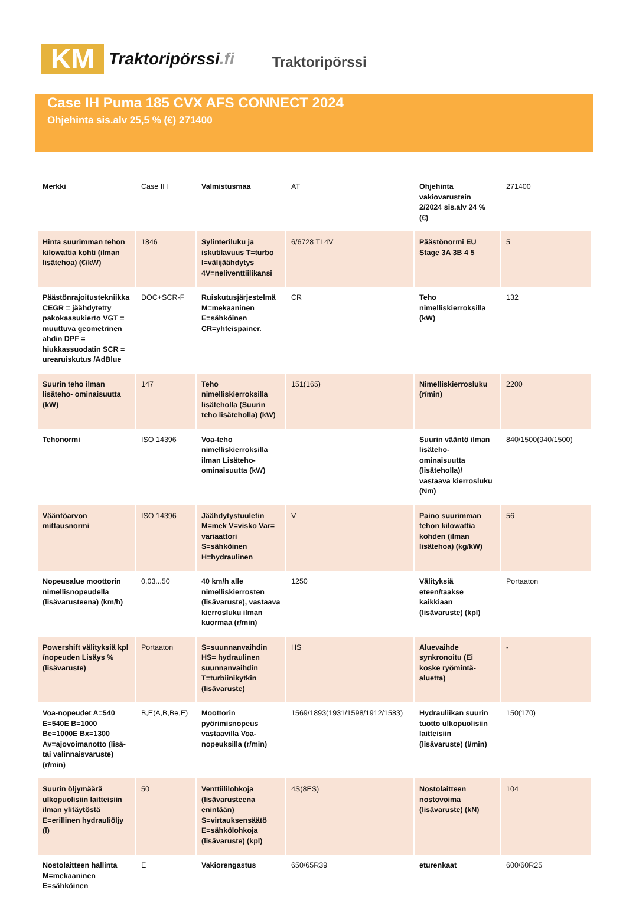KM
Traktoripörssi.fi
Traktoripörssi
Case IH Puma 185 CVX AFS CONNECT 2024
Ohjehinta sis.alv 25,5 % (€) 271400
| Merkki | Case IH | Valmistusmaa | AT | Ohjehinta vakiovarustein 2/2024 sis.alv 24 % (€) | 271400 |
| Hinta suurimman tehon kilowattia kohti (ilman lisätehoa) (€/kW) | 1846 | Sylinteriluku ja iskutilavuus T=turbo I=välijäähdytys 4V=neliventtiilikansi | 6/6728 TI 4V | Päästönormi EU Stage 3A 3B 4 5 | 5 |
| Päästönrajoitustekniikka CEGR = jäähdytetty pakokaasukierto VGT = muuttuva geometrinen ahdin DPF = hiukkassuodatin SCR = urearuiskutus /AdBlue | DOC+SCR-F | Ruiskutusjärjestelmä M=mekaaninen E=sähköinen CR=yhteispainer. | CR | Teho nimelliskierroksilla (kW) | 132 |
| Suurin teho ilman lisäteho- ominaisuutta (kW) | 147 | Teho nimelliskierroksilla lisäteholla (Suurin teho lisäteholla) (kW) | 151(165) | Nimelliskierrosluku (r/min) | 2200 |
| Tehonormi | ISO 14396 | Voa-teho nimelliskierroksilla ilman Lisäteho-ominaisuutta (kW) | | Suurin vääntö ilman lisäteho-ominaisuutta (lisäteholla)/ vastaava kierrosluku (Nm) | 840/1500(940/1500) |
| Vääntöarvon mittausnormi | ISO 14396 | Jäähdytystuuletin M=mek V=visko Var= variaattori S=sähköinen H=hydraulinen | V | Paino suurimman tehon kilowattia kohden (ilman lisätehoa) (kg/kW) | 56 |
| Nopeusalue moottorin nimellisnopeudella (lisävarusteena) (km/h) | 0,03...50 | 40 km/h alle nimelliskierrosten (lisävaruste), vastaava kierrosluku ilman kuormaa (r/min) | 1250 | Välityksiä eteen/taakse kaikkiaan (lisävaruste) (kpl) | Portaaton |
| Powershift välityksiä kpl /nopeuden Lisäys % (lisävaruste) | Portaaton | S=suunnanvaihdin HS= hydraulinen suunnanvaihdin T=turbiinikytkin (lisävaruste) | HS | Aluevaihde synkronoitu (Ei koske ryömintä- aluetta) | - |
| Voa-nopeudet A=540 E=540E B=1000 Be=1000E Bx=1300 Av=ajovoimanotto (lisä- tai valinnaisvaruste) (r/min) | B,E(A,B,Be,E) | Moottorin pyörimisnopeus vastaavilla Voa-nopeuksilla (r/min) | 1569/1893(1931/1598/1912/1583) | Hydrauliikan suurin tuotto ulkopuolisiin laitteisiin (lisävaruste) (l/min) | 150(170) |
| Suurin öljymäärä ulkopuolisiin laitteisiin ilman ylitäytöstä E=erillinen hydrauliöljy (l) | 50 | Venttiililohkoja (lisävarusteena enintään) S=virtauksensäätö E=sähkölohkoja (lisävaruste) (kpl) | 4S(8ES) | Nostolaitteen nostovoima (lisävaruste) (kN) | 104 |
| Nostolaitteen hallinta M=mekaaninen E=sähköinen | E | Vakiorengastus | 650/65R39 | eturenkaat | 600/60R25 |